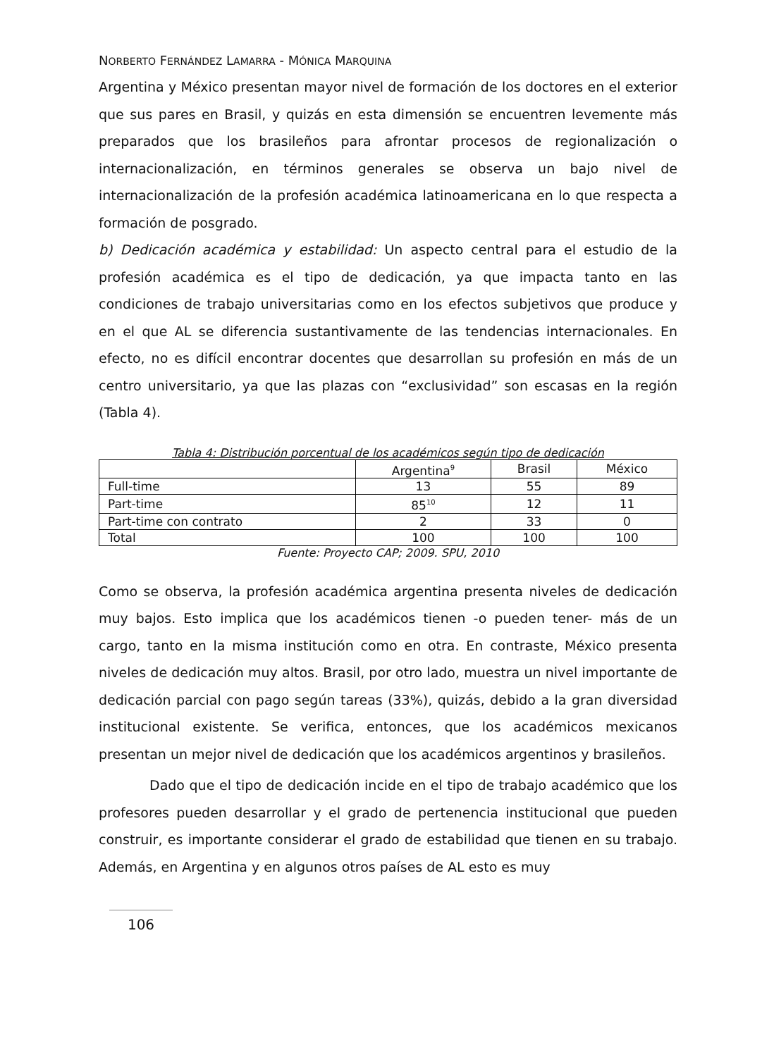NORBERTO FERNÁNDEZ LAMARRA - MÓNICA MARQUINA
Argentina y México presentan mayor nivel de formación de los doctores en el exterior que sus pares en Brasil, y quizás en esta dimensión se encuentren levemente más preparados que los brasileños para afrontar procesos de regionalización o internacionalización, en términos generales se observa un bajo nivel de internacionalización de la profesión académica latinoamericana en lo que respecta a formación de posgrado.
b) Dedicación académica y estabilidad: Un aspecto central para el estudio de la profesión académica es el tipo de dedicación, ya que impacta tanto en las condiciones de trabajo universitarias como en los efectos subjetivos que produce y en el que AL se diferencia sustantivamente de las tendencias internacionales. En efecto, no es difícil encontrar docentes que desarrollan su profesión en más de un centro universitario, ya que las plazas con “exclusividad” son escasas en la región (Tabla 4).
Tabla 4: Distribución porcentual de los académicos según tipo de dedicación
| | Argentina<sup>9</sup> | Brasil | México |
| --- | --- | --- | --- |
| Full-time | 13 | 55 | 89 |
| Part-time | 85<sup>10</sup> | 12 | 11 |
| Part-time con contrato | 2 | 33 | 0 |
| Total | 100 | 100 | 100 |
Fuente: Proyecto CAP; 2009. SPU, 2010
Como se observa, la profesión académica argentina presenta niveles de dedicación muy bajos. Esto implica que los académicos tienen -o pueden tener- más de un cargo, tanto en la misma institución como en otra. En contraste, México presenta niveles de dedicación muy altos. Brasil, por otro lado, muestra un nivel importante de dedicación parcial con pago según tareas (33%), quizás, debido a la gran diversidad institucional existente. Se verifica, entonces, que los académicos mexicanos presentan un mejor nivel de dedicación que los académicos argentinos y brasileños.
Dado que el tipo de dedicación incide en el tipo de trabajo académico que los profesores pueden desarrollar y el grado de pertenencia institucional que pueden construir, es importante considerar el grado de estabilidad que tienen en su trabajo. Además, en Argentina y en algunos otros países de AL esto es muy
106